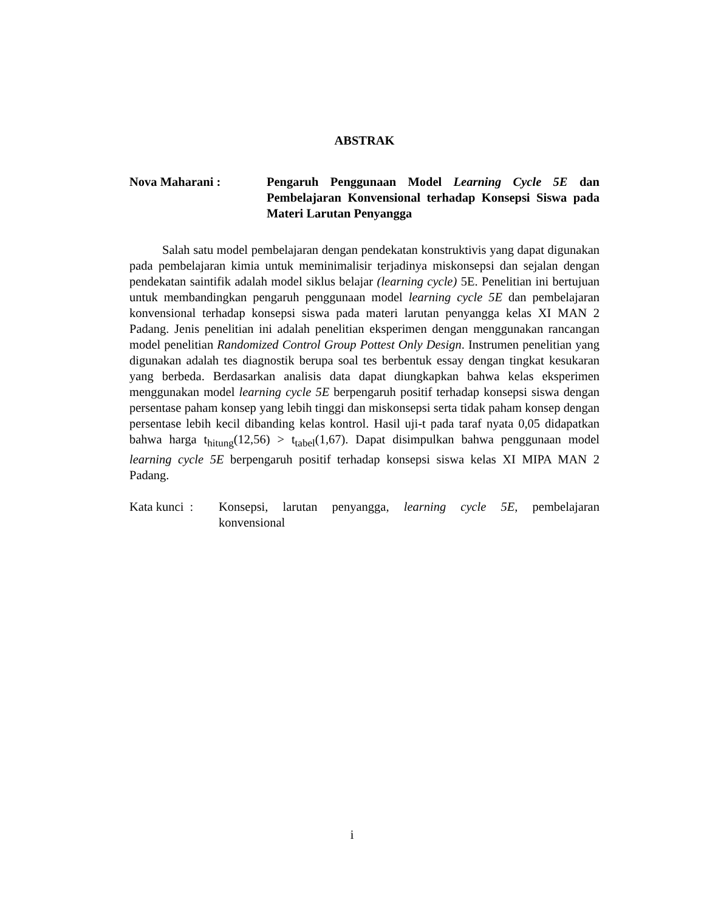ABSTRAK
Nova Maharani : Pengaruh Penggunaan Model Learning Cycle 5E dan Pembelajaran Konvensional terhadap Konsepsi Siswa pada Materi Larutan Penyangga
Salah satu model pembelajaran dengan pendekatan konstruktivis yang dapat digunakan pada pembelajaran kimia untuk meminimalisir terjadinya miskonsepsi dan sejalan dengan pendekatan saintifik adalah model siklus belajar (learning cycle) 5E. Penelitian ini bertujuan untuk membandingkan pengaruh penggunaan model learning cycle 5E dan pembelajaran konvensional terhadap konsepsi siswa pada materi larutan penyangga kelas XI MAN 2 Padang. Jenis penelitian ini adalah penelitian eksperimen dengan menggunakan rancangan model penelitian Randomized Control Group Pottest Only Design. Instrumen penelitian yang digunakan adalah tes diagnostik berupa soal tes berbentuk essay dengan tingkat kesukaran yang berbeda. Berdasarkan analisis data dapat diungkapkan bahwa kelas eksperimen menggunakan model learning cycle 5E berpengaruh positif terhadap konsepsi siswa dengan persentase paham konsep yang lebih tinggi dan miskonsepsi serta tidak paham konsep dengan persentase lebih kecil dibanding kelas kontrol. Hasil uji-t pada taraf nyata 0,05 didapatkan bahwa harga t<sub>hitung</sub>(12,56) > t<sub>tabel</sub>(1,67). Dapat disimpulkan bahwa penggunaan model learning cycle 5E berpengaruh positif terhadap konsepsi siswa kelas XI MIPA MAN 2 Padang.
Kata kunci :
Konsepsi, larutan penyangga, learning cycle 5E, pembelajaran konvensional
i